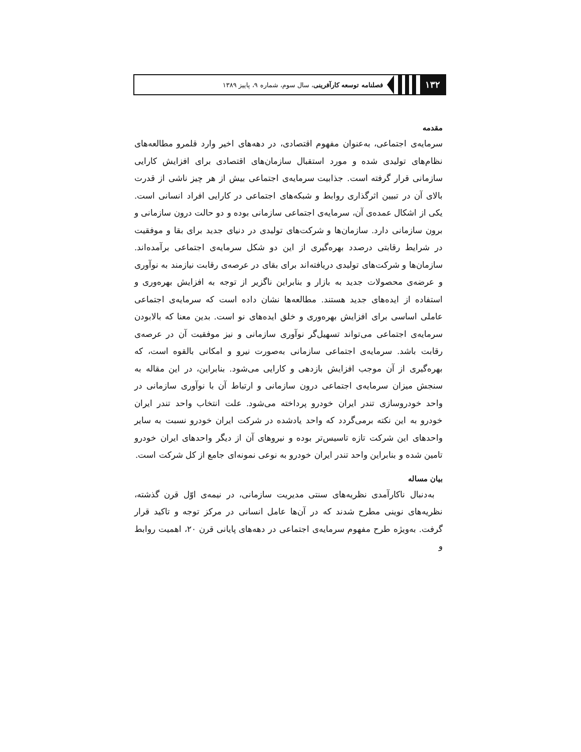۱۳۲
فصلنامه توسعه کارآفرینی، سال سوم، شماره ۹، پاییز ۱۳۸۹
مقدمه
سرمایه‌ی اجتماعی، به‌عنوان مفهوم اقتصادی، در دهه‌های اخیر وارد قلمرو مطالعه‌های نظام‌های تولیدی شده و مورد استقبال سازمان‌های اقتصادی برای افزایش کارایی سازمانی قرار گرفته است. جذابیت سرمایه‌ی اجتماعی بیش از هر چیز ناشی از قدرت بالای آن در تبیین اثرگذاری روابط و شبکه‌های اجتماعی در کارایی افراد انسانی است. یکی از اشکال عمده‌ی آن، سرمایه‌ی اجتماعی سازمانی بوده و دو حالت درون سازمانی و برون سازمانی دارد. سازمان‌ها و شرکت‌های تولیدی در دنیای جدید برای بقا و موفقیت در شرایط رقابتی درصدد بهره‌گیری از این دو شکل سرمایه‌ی اجتماعی برآمده‌اند. سازمان‌ها و شرکت‌های تولیدی دریافته‌اند برای بقای در عرصه‌ی رقابت نیازمند به نوآوری و عرضه‌ی محصولات جدید به بازار و بنابراین ناگزیر از توجه به افزایش بهره‌وری و استفاده از ایده‌های جدید هستند. مطالعه‌ها نشان داده است که سرمایه‌ی اجتماعی عاملی اساسی برای افزایش بهره‌وری و خلق ایده‌های نو است. بدین معنا که بالابودن سرمایه‌ی اجتماعی می‌تواند تسهیل‌گر نوآوری سازمانی و نیز موفقیت آن در عرصه‌ی رقابت باشد. سرمایه‌ی اجتماعی سازمانی به‌صورت نیرو و امکانی بالقوه است، که بهره‌گیری از آن موجب افزایش بازدهی و کارایی می‌شود. بنابراین، در این مقاله به سنجش میزان سرمایه‌ی اجتماعی درون سازمانی و ارتباط آن با نوآوری سازمانی در واحد خودروسازی تندر ایران خودرو پرداخته می‌شود. علت انتخاب واحد تندر ایران خودرو به این نکته برمی‌گردد که واحد یادشده در شرکت ایران خودرو نسبت به سایر واحدهای این شرکت تازه تاسیس‌تر بوده و نیروهای آن از دیگر واحدهای ایران خودرو تامین شده و بنابراین واحد تندر ایران خودرو به نوعی نمونه‌ای جامع از کل شرکت است.
بیان مساله
به‌دنبال ناکارآمدی نظریه‌های سنتی مدیریت سازمانی، در نیمه‌ی اوّل قرن گذشته، نظریه‌های نوینی مطرح شدند که در آن‌ها عامل انسانی در مرکز توجه و تاکید قرار گرفت. به‌ویژه طرح مفهوم سرمایه‌ی اجتماعی در دهه‌های پایانی قرن ۲۰، اهمیت روابط و